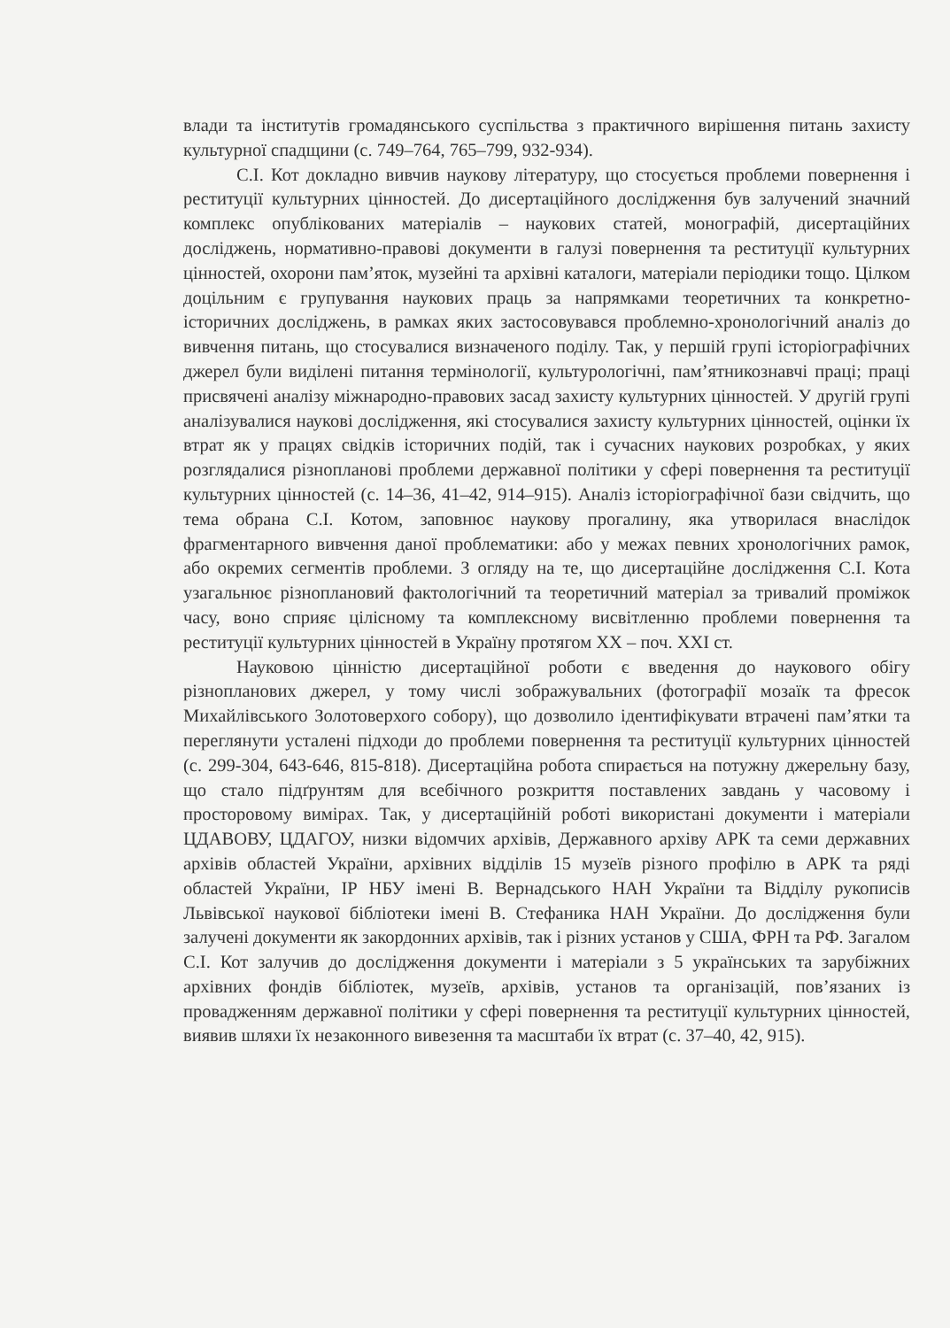влади та інститутів громадянського суспільства з практичного вирішення питань захисту культурної спадщини (с. 749–764, 765–799, 932-934).
С.І. Кот докладно вивчив наукову літературу, що стосується проблеми повернення і реституції культурних цінностей. До дисертаційного дослідження був залучений значний комплекс опублікованих матеріалів – наукових статей, монографій, дисертаційних досліджень, нормативно-правові документи в галузі повернення та реституції культурних цінностей, охорони пам’яток, музейні та архівні каталоги, матеріали періодики тощо. Цілком доцільним є групування наукових праць за напрямками теоретичних та конкретно-історичних досліджень, в рамках яких застосовувався проблемно-хронологічний аналіз до вивчення питань, що стосувалися визначеного поділу. Так, у першій групі історіографічних джерел були виділені питання термінології, культурологічні, пам’ятникознавчі праці; праці присвячені аналізу міжнародно-правових засад захисту культурних цінностей. У другій групі аналізувалися наукові дослідження, які стосувалися захисту культурних цінностей, оцінки їх втрат як у працях свідків історичних подій, так і сучасних наукових розробках, у яких розглядалися різнопланові проблеми державної політики у сфері повернення та реституції культурних цінностей (с. 14–36, 41–42, 914–915). Аналіз історіографічної бази свідчить, що тема обрана С.І. Котом, заповнює наукову прогалину, яка утворилася внаслідок фрагментарного вивчення даної проблематики: або у межах певних хронологічних рамок, або окремих сегментів проблеми. З огляду на те, що дисертаційне дослідження С.І. Кота узагальнює різноплановий фактологічний та теоретичний матеріал за тривалий проміжок часу, воно сприяє цілісному та комплексному висвітленню проблеми повернення та реституції культурних цінностей в Україну протягом ХХ – поч. ХХІ ст.
Науковою цінністю дисертаційної роботи є введення до наукового обігу різнопланових джерел, у тому числі зображувальних (фотографії мозаїк та фресок Михайлівського Золотоверхого собору), що дозволило ідентифікувати втрачені пам’ятки та переглянути усталені підходи до проблеми повернення та реституції культурних цінностей (с. 299-304, 643-646, 815-818). Дисертаційна робота спирається на потужну джерельну базу, що стало підґрунтям для всебічного розкриття поставлених завдань у часовому і просторовому вимірах. Так, у дисертаційній роботі використані документи і матеріали ЦДАВОВУ, ЦДАГОУ, низки відомчих архівів, Державного архіву АРК та семи державних архівів областей України, архівних відділів 15 музеїв різного профілю в АРК та ряді областей України, ІР НБУ імені В. Вернадського НАН України та Відділу рукописів Львівської наукової бібліотеки імені В. Стефаника НАН України. До дослідження були залучені документи як закордонних архівів, так і різних установ у США, ФРН та РФ. Загалом С.І. Кот залучив до дослідження документи і матеріали з 5 українських та зарубіжних архівних фондів бібліотек, музеїв, архівів, установ та організацій, пов’язаних із провадженням державної політики у сфері повернення та реституції культурних цінностей, виявив шляхи їх незаконного вивезення та масштаби їх втрат (с. 37–40, 42, 915).